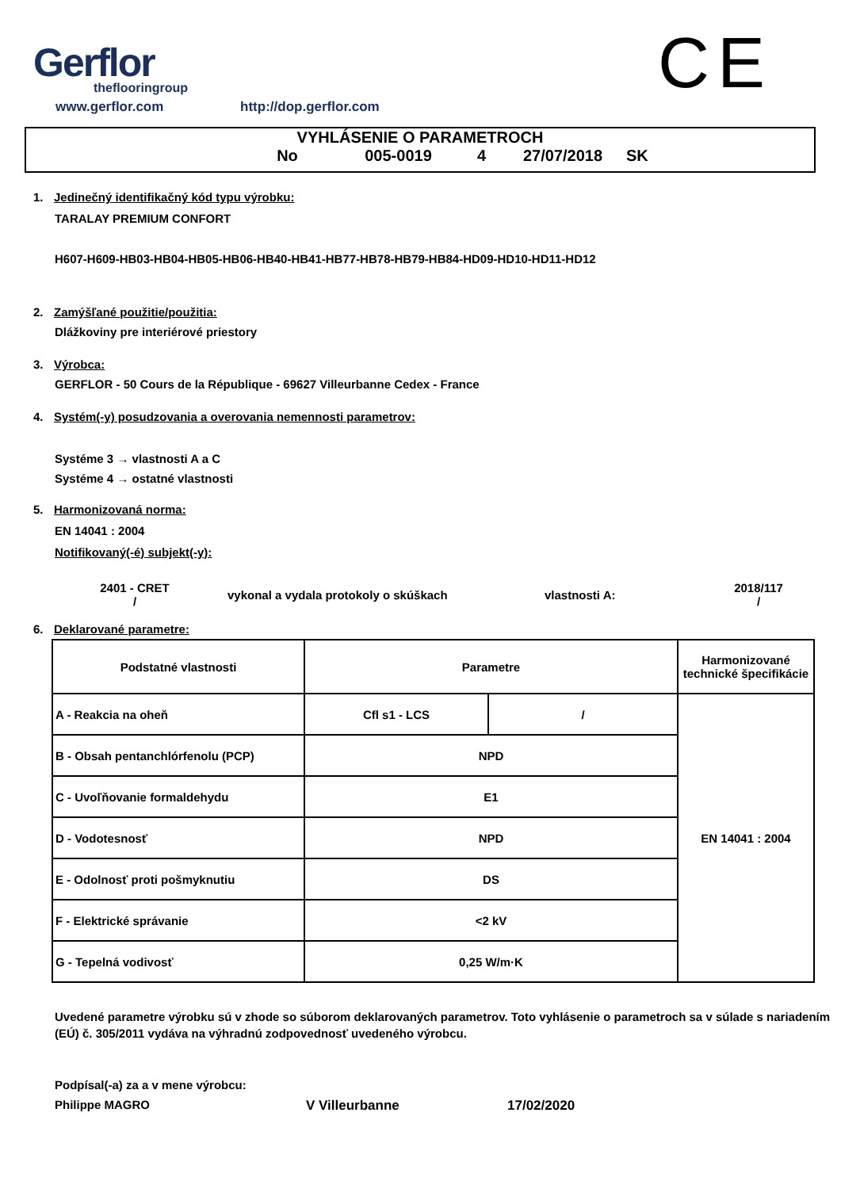Gerflor
theflooringroup
www.gerflor.com http://dop.gerflor.com
CE
VYHLÁSENIE O PARAMETROCH
No 005-0019 4 27/07/2018 SK
1. Jedinečný identifikačný kód typu výrobku:
TARALAY PREMIUM CONFORT
H607-H609-HB03-HB04-HB05-HB06-HB40-HB41-HB77-HB78-HB79-HB84-HD09-HD10-HD11-HD12
2. Zamýšľané použitie/použitia:
Dlážkoviny pre interiérové priestory
3. Výrobca:
GERFLOR - 50 Cours de la République - 69627 Villeurbanne Cedex - France
4. Systém(-y) posudzovania a overovania nemennosti parametrov:
Systéme 3 → vlastnosti A a C
Systéme 4 → ostatné vlastnosti
5. Harmonizovaná norma:
EN 14041 : 2004
Notifikovaný(-é) subjekt(-y):
2401 - CRET
/
vykonal a vydala protokoly o skúškach vlastnosti A:
2018/117
/
6. Deklarované parametre:
| Podstatné vlastnosti | Parametre | | Harmonizované technické špecifikácie |
| A - Reakcia na oheň | Cfl s1 - LCS | / | EN 14041 : 2004 |
| B - Obsah pentanchlórfenolu (PCP) | NPD | | |
| C - Uvoľňovanie formaldehydu | E1 | | |
| D - Vodotesnosť | NPD | | |
| E - Odolnosť proti pošmyknutiu | DS | | |
| F - Elektrické správanie | <2 kV | | |
| G - Tepelná vodivosť | 0,25 W/m·K | | |
Uvedené parametre výrobku sú v zhode so súborom deklarovaných parametrov. Toto vyhlásenie o parametroch sa v súlade s nariadením (EÚ) č. 305/2011 vydáva na výhradnú zodpovednosť uvedeného výrobcu.
Podpísal(-a) za a v mene výrobcu:
Philippe MAGRO V Villeurbanne 17/02/2020